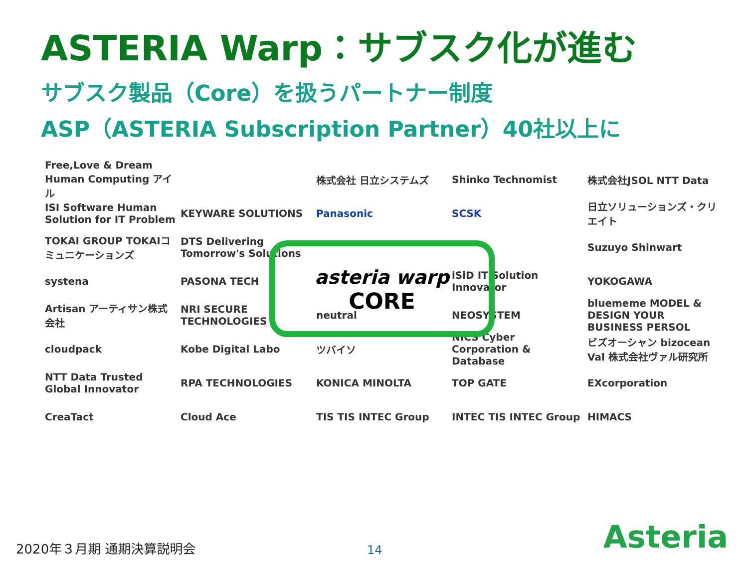ASTERIA Warp：サブスク化が進む
サブスク製品（Core）を扱うパートナー制度
ASP（ASTERIA Subscription Partner）40社以上に
Free,Love & Dream Human Computing アイル
株式会社 日立システムズ
Shinko Technomist
株式会社JSOL NTT Data
ISI Software Human Solution for IT Problem
KEYWARE SOLUTIONS
Panasonic
SCSK
日立ソリューションズ・クリエイト
TOKAI GROUP TOKAIコミュニケーションズ
DTS Delivering Tomorrow's Solutions
Suzuyo Shinwart
systena
PASONA TECH
iSiD IT Solution Innovator
YOKOGAWA
Artisan アーティサン株式会社
NRI SECURE TECHNOLOGIES
neutral
NEOSYSTEM
bluememe MODEL & DESIGN YOUR BUSINESS PERSOL
cloudpack
Kobe Digital Labo
ツバイソ
NICS Cyber Corporation & Database
ビズオーシャン bizocean Val 株式会社ヴァル研究所
NTT Data Trusted Global Innovator
RPA TECHNOLOGIES
KONICA MINOLTA
TOP GATE
EXcorporation
CreaTact
Cloud Ace
TIS TIS INTEC Group
INTEC TIS INTEC Group
HIMACS
asteria warp
CORE
2020年３月期 通期決算説明会 14 Asteria